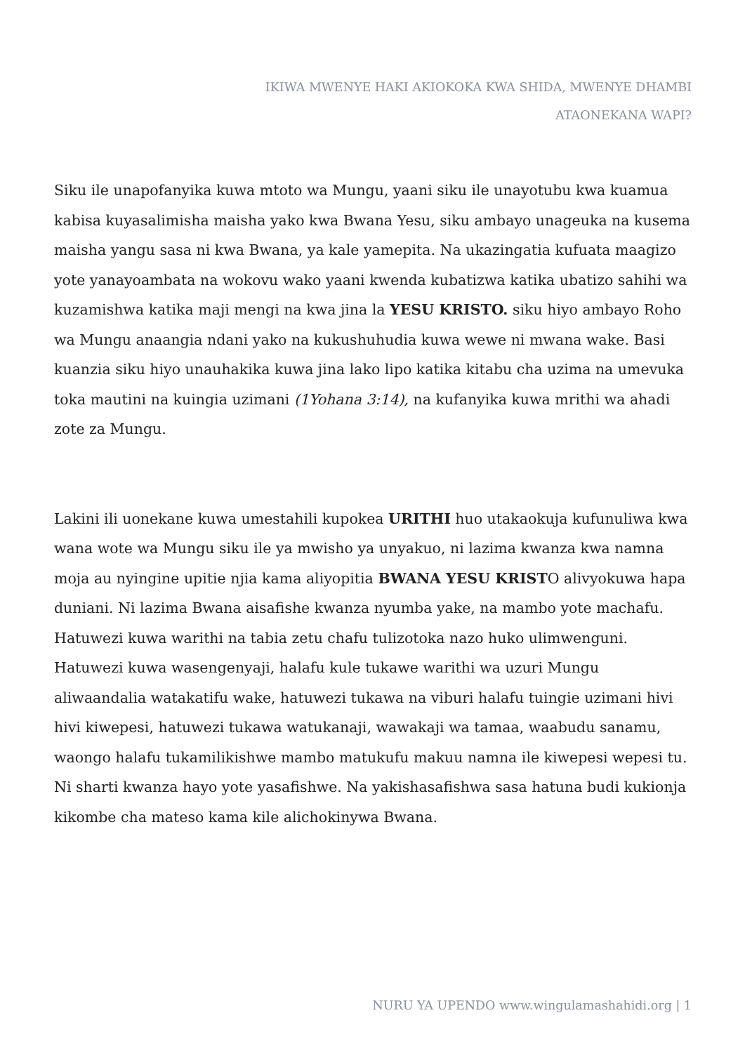IKIWA MWENYE HAKI AKIOKOKA KWA SHIDA, MWENYE DHAMBI ATAONEKANA WAPI?
Siku ile unapofanyika kuwa mtoto wa Mungu, yaani siku ile unayotubu kwa kuamua kabisa kuyasalimisha maisha yako kwa Bwana Yesu, siku ambayo unageuka na kusema maisha yangu sasa ni kwa Bwana, ya kale yamepita. Na ukazingatia kufuata maagizo yote yanayoambata na wokovu wako yaani kwenda kubatizwa katika ubatizo sahihi wa kuzamishwa katika maji mengi na kwa jina la YESU KRISTO. siku hiyo ambayo Roho wa Mungu anaangia ndani yako na kukushuhudia kuwa wewe ni mwana wake. Basi kuanzia siku hiyo unauhakika kuwa jina lako lipo katika kitabu cha uzima na umevuka toka mautini na kuingia uzimani (1Yohana 3:14), na kufanyika kuwa mrithi wa ahadi zote za Mungu.
Lakini ili uonekane kuwa umestahili kupokea URITHI huo utakaokuja kufunuliwa kwa wana wote wa Mungu siku ile ya mwisho ya unyakuo, ni lazima kwanza kwa namna moja au nyingine upitie njia kama aliyopitia BWANA YESU KRISTO alivyokuwa hapa duniani. Ni lazima Bwana aisafishe kwanza nyumba yake, na mambo yote machafu. Hatuwezi kuwa warithi na tabia zetu chafu tulizotoka nazo huko ulimwenguni. Hatuwezi kuwa wasengenyaji, halafu kule tukawe warithi wa uzuri Mungu aliwaandalia watakatifu wake, hatuwezi tukawa na viburi halafu tuingie uzimani hivi hivi kiwepesi, hatuwezi tukawa watukanaji, wawakaji wa tamaa, waabudu sanamu, waongo halafu tukamilikishwe mambo matukufu makuu namna ile kiwepesi wepesi tu. Ni sharti kwanza hayo yote yasafishwe. Na yakishasafishwa sasa hatuna budi kukionja kikombe cha mateso kama kile alichokinywa Bwana.
NURU YA UPENDO www.wingulamashahidi.org | 1